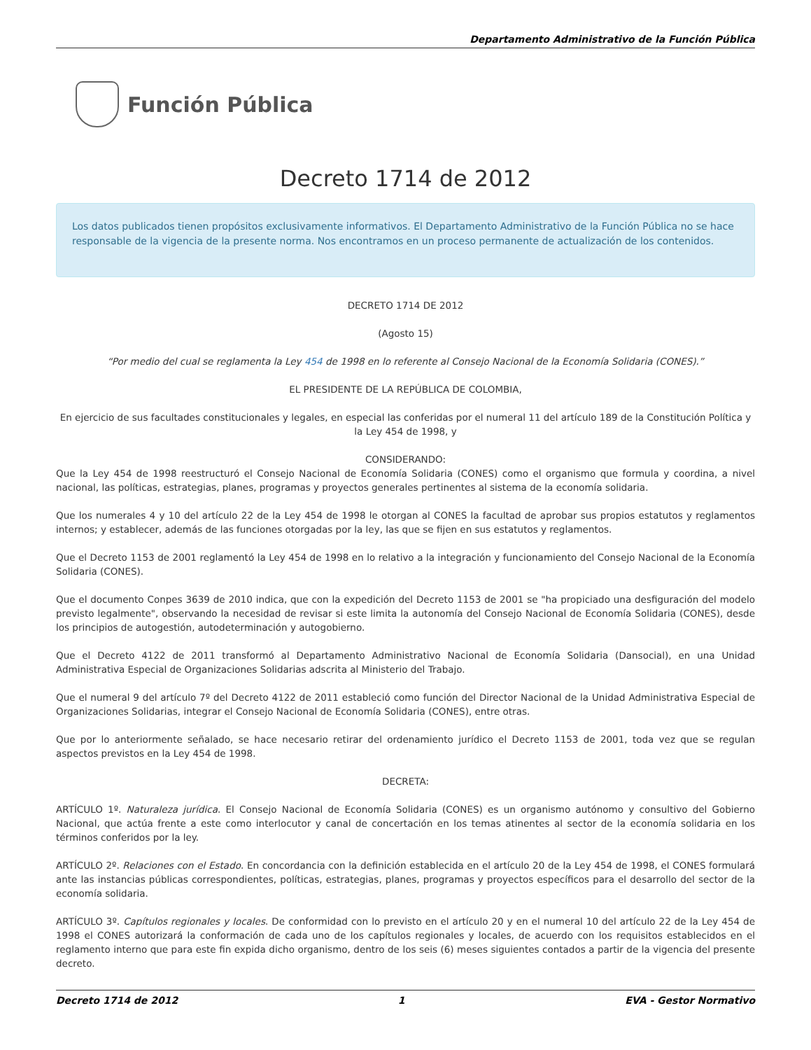Departamento Administrativo de la Función Pública
Función Pública
Decreto 1714 de 2012
Los datos publicados tienen propósitos exclusivamente informativos. El Departamento Administrativo de la Función Pública no se hace responsable de la vigencia de la presente norma. Nos encontramos en un proceso permanente de actualización de los contenidos.
DECRETO 1714 DE 2012
(Agosto 15)
“Por medio del cual se reglamenta la Ley 454 de 1998 en lo referente al Consejo Nacional de la Economía Solidaria (CONES).”
EL PRESIDENTE DE LA REPÚBLICA DE COLOMBIA,
En ejercicio de sus facultades constitucionales y legales, en especial las conferidas por el numeral 11 del artículo 189 de la Constitución Política y la Ley 454 de 1998, y
CONSIDERANDO:
Que la Ley 454 de 1998 reestructuró el Consejo Nacional de Economía Solidaria (CONES) como el organismo que formula y coordina, a nivel nacional, las políticas, estrategias, planes, programas y proyectos generales pertinentes al sistema de la economía solidaria.
Que los numerales 4 y 10 del artículo 22 de la Ley 454 de 1998 le otorgan al CONES la facultad de aprobar sus propios estatutos y reglamentos internos; y establecer, además de las funciones otorgadas por la ley, las que se fijen en sus estatutos y reglamentos.
Que el Decreto 1153 de 2001 reglamentó la Ley 454 de 1998 en lo relativo a la integración y funcionamiento del Consejo Nacional de la Economía Solidaria (CONES).
Que el documento Conpes 3639 de 2010 indica, que con la expedición del Decreto 1153 de 2001 se "ha propiciado una desfiguración del modelo previsto legalmente", observando la necesidad de revisar si este limita la autonomía del Consejo Nacional de Economía Solidaria (CONES), desde los principios de autogestión, autodeterminación y autogobierno.
Que el Decreto 4122 de 2011 transformó al Departamento Administrativo Nacional de Economía Solidaria (Dansocial), en una Unidad Administrativa Especial de Organizaciones Solidarias adscrita al Ministerio del Trabajo.
Que el numeral 9 del artículo 7º del Decreto 4122 de 2011 estableció como función del Director Nacional de la Unidad Administrativa Especial de Organizaciones Solidarias, integrar el Consejo Nacional de Economía Solidaria (CONES), entre otras.
Que por lo anteriormente señalado, se hace necesario retirar del ordenamiento jurídico el Decreto 1153 de 2001, toda vez que se regulan aspectos previstos en la Ley 454 de 1998.
DECRETA:
ARTÍCULO 1º. Naturaleza jurídica. El Consejo Nacional de Economía Solidaria (CONES) es un organismo autónomo y consultivo del Gobierno Nacional, que actúa frente a este como interlocutor y canal de concertación en los temas atinentes al sector de la economía solidaria en los términos conferidos por la ley.
ARTÍCULO 2º. Relaciones con el Estado. En concordancia con la definición establecida en el artículo 20 de la Ley 454 de 1998, el CONES formulará ante las instancias públicas correspondientes, políticas, estrategias, planes, programas y proyectos específicos para el desarrollo del sector de la economía solidaria.
ARTÍCULO 3º. Capítulos regionales y locales. De conformidad con lo previsto en el artículo 20 y en el numeral 10 del artículo 22 de la Ley 454 de 1998 el CONES autorizará la conformación de cada uno de los capítulos regionales y locales, de acuerdo con los requisitos establecidos en el reglamento interno que para este fin expida dicho organismo, dentro de los seis (6) meses siguientes contados a partir de la vigencia del presente decreto.
Decreto 1714 de 2012 1 EVA - Gestor Normativo